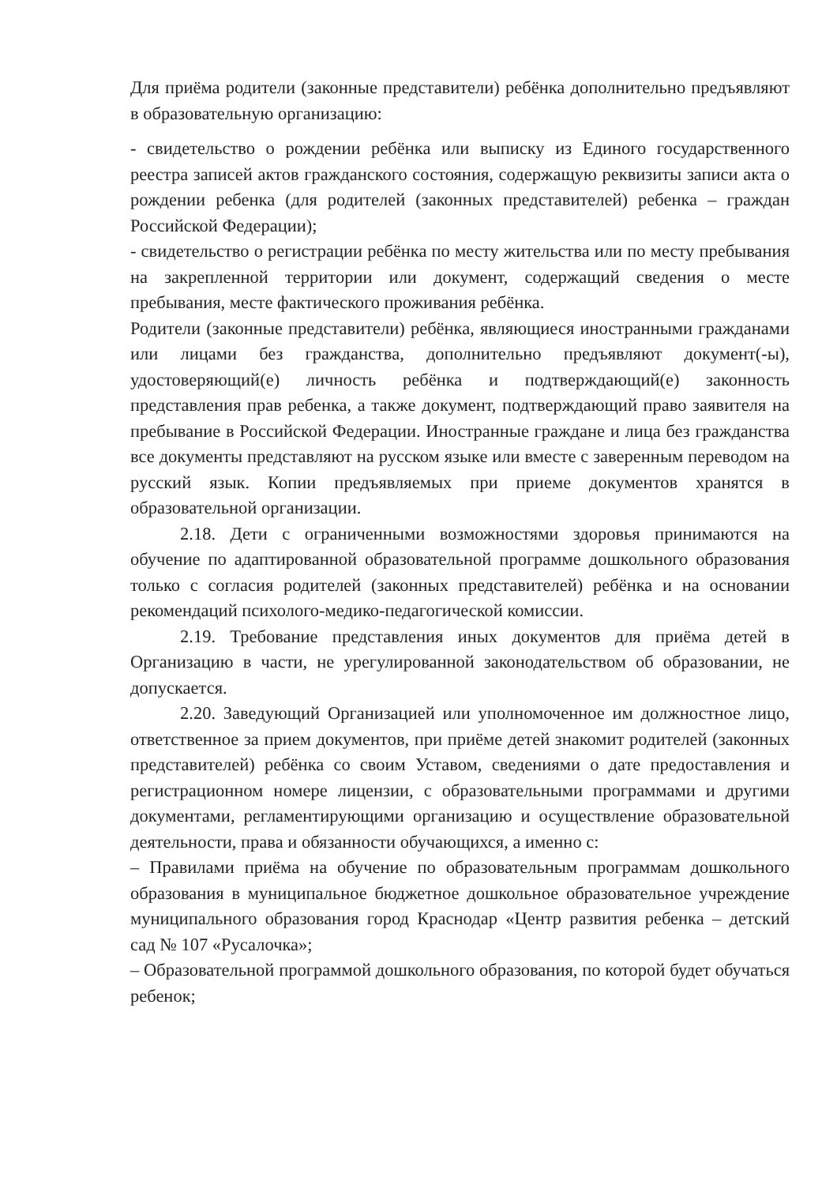Для приёма родители (законные представители) ребёнка дополнительно предъявляют в образовательную организацию:
- свидетельство о рождении ребёнка или выписку из Единого государственного реестра записей актов гражданского состояния, содержащую реквизиты записи акта о рождении ребенка (для родителей (законных представителей) ребенка – граждан Российской Федерации);
- свидетельство о регистрации ребёнка по месту жительства или по месту пребывания на закрепленной территории или документ, содержащий сведения о месте пребывания, месте фактического проживания ребёнка.
Родители (законные представители) ребёнка, являющиеся иностранными гражданами или лицами без гражданства, дополнительно предъявляют документ(-ы), удостоверяющий(е) личность ребёнка и подтверждающий(е) законность представления прав ребенка, а также документ, подтверждающий право заявителя на пребывание в Российской Федерации. Иностранные граждане и лица без гражданства все документы представляют на русском языке или вместе с заверенным переводом на русский язык. Копии предъявляемых при приеме документов хранятся в образовательной организации.
2.18. Дети с ограниченными возможностями здоровья принимаются на обучение по адаптированной образовательной программе дошкольного образования только с согласия родителей (законных представителей) ребёнка и на основании рекомендаций психолого-медико-педагогической комиссии.
2.19. Требование представления иных документов для приёма детей в Организацию в части, не урегулированной законодательством об образовании, не допускается.
2.20. Заведующий Организацией или уполномоченное им должностное лицо, ответственное за прием документов, при приёме детей знакомит родителей (законных представителей) ребёнка со своим Уставом, сведениями о дате предоставления и регистрационном номере лицензии, с образовательными программами и другими документами, регламентирующими организацию и осуществление образовательной деятельности, права и обязанности обучающихся, а именно с:
– Правилами приёма на обучение по образовательным программам дошкольного образования в муниципальное бюджетное дошкольное образовательное учреждение муниципального образования город Краснодар «Центр развития ребенка – детский сад № 107 «Русалочка»;
– Образовательной программой дошкольного образования, по которой будет обучаться ребенок;